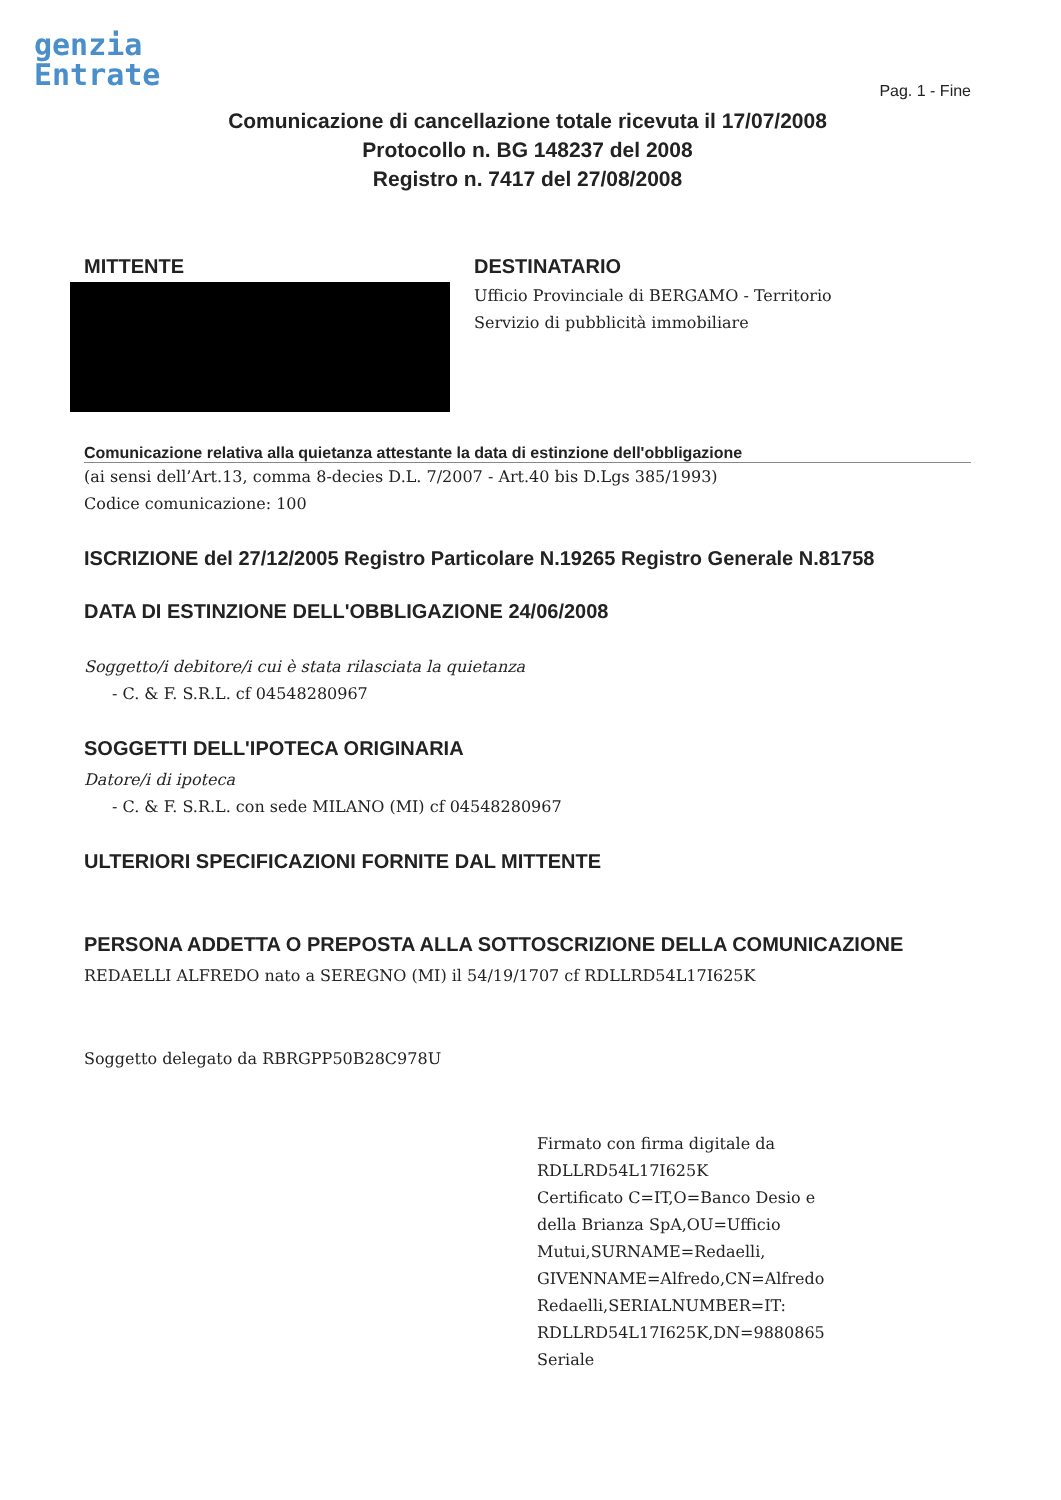genzia
Entrate
Pag. 1 - Fine
Comunicazione di cancellazione totale ricevuta il 17/07/2008
Protocollo n. BG 148237 del 2008
Registro n. 7417 del 27/08/2008
MITTENTE DESTINATARIO
Ufficio Provinciale di BERGAMO - Territorio
Servizio di pubblicità immobiliare
Comunicazione relativa alla quietanza attestante la data di estinzione dell'obbligazione
(ai sensi dell’Art.13, comma 8-decies D.L. 7/2007 - Art.40 bis D.Lgs 385/1993)
Codice comunicazione: 100
ISCRIZIONE del 27/12/2005 Registro Particolare N.19265 Registro Generale N.81758
DATA DI ESTINZIONE DELL'OBBLIGAZIONE 24/06/2008
Soggetto/i debitore/i cui è stata rilasciata la quietanza
- C. & F. S.R.L. cf 04548280967
SOGGETTI DELL'IPOTECA ORIGINARIA
Datore/i di ipoteca
- C. & F. S.R.L. con sede MILANO (MI) cf 04548280967
ULTERIORI SPECIFICAZIONI FORNITE DAL MITTENTE
PERSONA ADDETTA O PREPOSTA ALLA SOTTOSCRIZIONE DELLA COMUNICAZIONE
REDAELLI ALFREDO nato a SEREGNO (MI) il 54/19/1707 cf RDLLRD54L17I625K
Soggetto delegato da RBRGPP50B28C978U
Firmato con firma digitale da
RDLLRD54L17I625K
Certificato C=IT,O=Banco Desio e
della Brianza SpA,OU=Ufficio
Mutui,SURNAME=Redaelli,
GIVENNAME=Alfredo,CN=Alfredo
Redaelli,SERIALNUMBER=IT:
RDLLRD54L17I625K,DN=9880865
Seriale